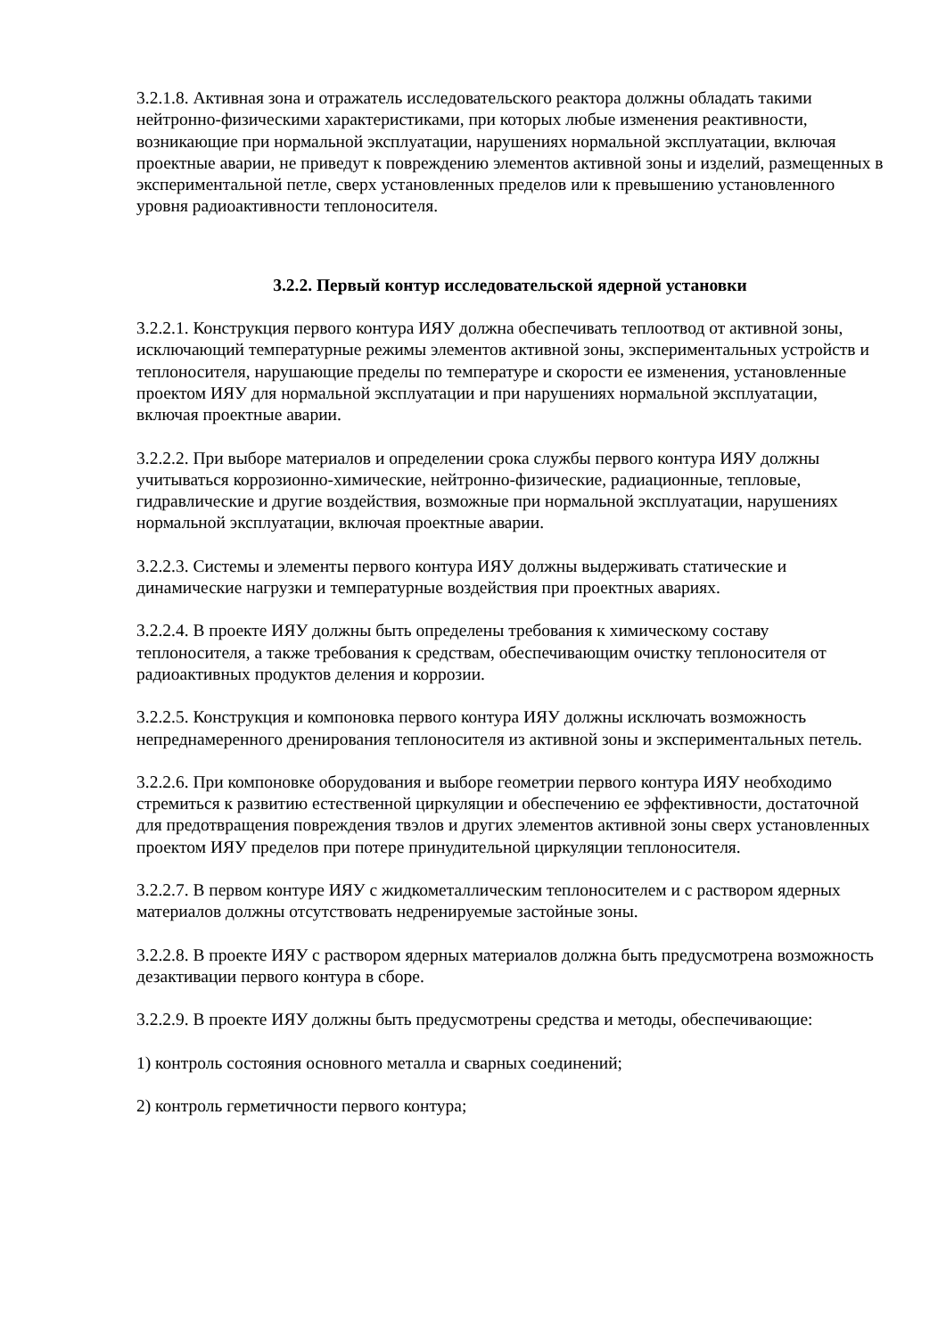3.2.1.8. Активная зона и отражатель исследовательского реактора должны обладать такими нейтронно-физическими характеристиками, при которых любые изменения реактивности, возникающие при нормальной эксплуатации, нарушениях нормальной эксплуатации, включая проектные аварии, не приведут к повреждению элементов активной зоны и изделий, размещенных в экспериментальной петле, сверх установленных пределов или к превышению установленного уровня радиоактивности теплоносителя.
3.2.2. Первый контур исследовательской ядерной установки
3.2.2.1. Конструкция первого контура ИЯУ должна обеспечивать теплоотвод от активной зоны, исключающий температурные режимы элементов активной зоны, экспериментальных устройств и теплоносителя, нарушающие пределы по температуре и скорости ее изменения, установленные проектом ИЯУ для нормальной эксплуатации и при нарушениях нормальной эксплуатации, включая проектные аварии.
3.2.2.2. При выборе материалов и определении срока службы первого контура ИЯУ должны учитываться коррозионно-химические, нейтронно-физические, радиационные, тепловые, гидравлические и другие воздействия, возможные при нормальной эксплуатации, нарушениях нормальной эксплуатации, включая проектные аварии.
3.2.2.3. Системы и элементы первого контура ИЯУ должны выдерживать статические и динамические нагрузки и температурные воздействия при проектных авариях.
3.2.2.4. В проекте ИЯУ должны быть определены требования к химическому составу теплоносителя, а также требования к средствам, обеспечивающим очистку теплоносителя от радиоактивных продуктов деления и коррозии.
3.2.2.5. Конструкция и компоновка первого контура ИЯУ должны исключать возможность непреднамеренного дренирования теплоносителя из активной зоны и экспериментальных петель.
3.2.2.6. При компоновке оборудования и выборе геометрии первого контура ИЯУ необходимо стремиться к развитию естественной циркуляции и обеспечению ее эффективности, достаточной для предотвращения повреждения твэлов и других элементов активной зоны сверх установленных проектом ИЯУ пределов при потере принудительной циркуляции теплоносителя.
3.2.2.7. В первом контуре ИЯУ с жидкометаллическим теплоносителем и с раствором ядерных материалов должны отсутствовать недренируемые застойные зоны.
3.2.2.8. В проекте ИЯУ с раствором ядерных материалов должна быть предусмотрена возможность дезактивации первого контура в сборе.
3.2.2.9. В проекте ИЯУ должны быть предусмотрены средства и методы, обеспечивающие:
1) контроль состояния основного металла и сварных соединений;
2) контроль герметичности первого контура;